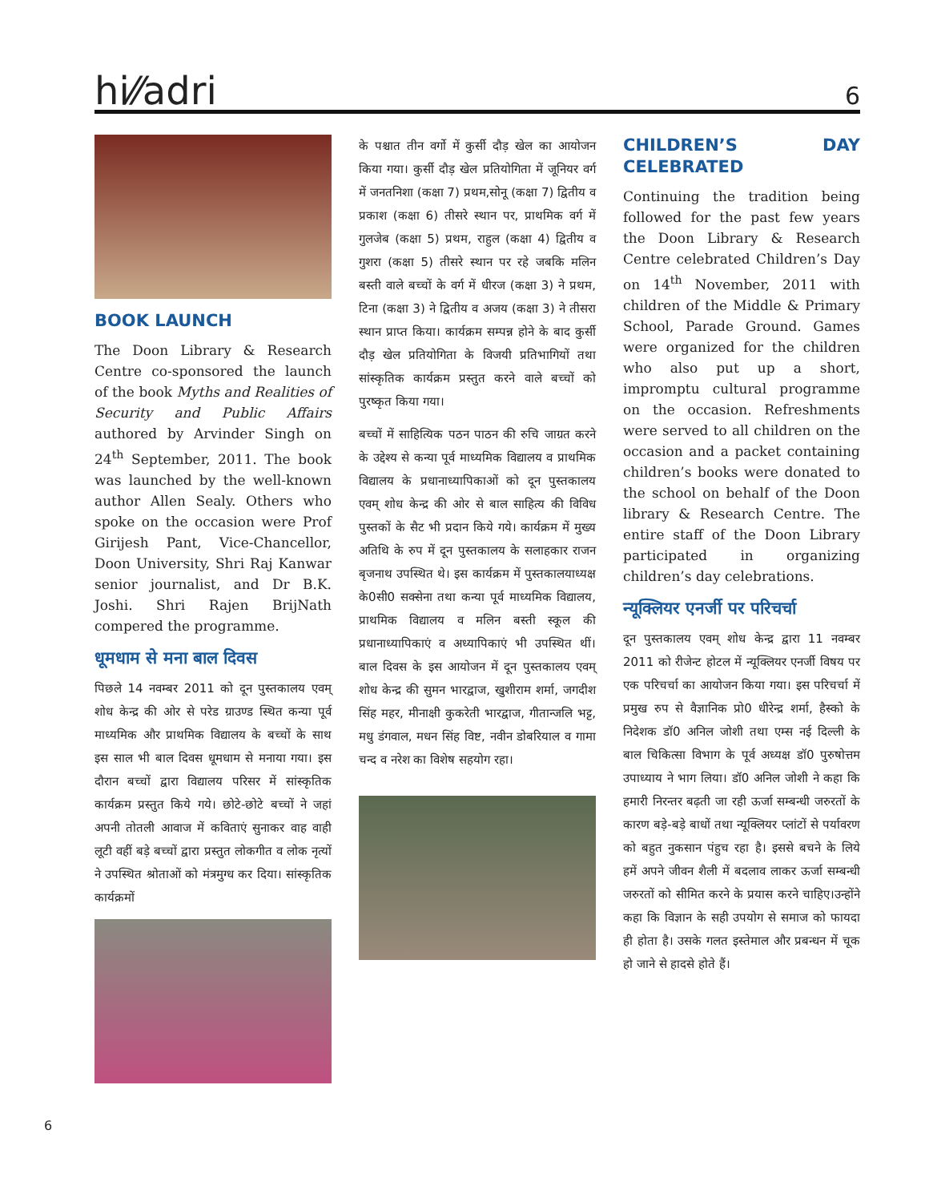hi⁄⁄adri 6
BOOK LAUNCH
The Doon Library & Research Centre co-sponsored the launch of the book Myths and Realities of Security and Public Affairs authored by Arvinder Singh on 24<sup>th</sup> September, 2011. The book was launched by the well-known author Allen Sealy. Others who spoke on the occasion were Prof Girijesh Pant, Vice-Chancellor, Doon University, Shri Raj Kanwar senior journalist, and Dr B.K. Joshi. Shri Rajen BrijNath compered the programme.
धूमधाम से मना बाल दिवस
पिछले 14 नवम्बर 2011 को दून पुस्तकालय एवम् शोध केन्द्र की ओर से परेड ग्राउण्ड स्थित कन्या पूर्व माध्यमिक और प्राथमिक विद्यालय के बच्चों के साथ इस साल भी बाल दिवस धूमधाम से मनाया गया। इस दौरान बच्चों द्वारा विद्यालय परिसर में सांस्कृतिक कार्यक्रम प्रस्तुत किये गये। छोटे-छोटे बच्चों ने जहां अपनी तोतली आवाज में कविताएं सुनाकर वाह वाही लूटी वहीं बड़े बच्चों द्वारा प्रस्तुत लोकगीत व लोक नृत्यों ने उपस्थित श्रोताओं को मंत्रमुग्ध कर दिया। सांस्कृतिक कार्यक्रमों
के पश्चात तीन वर्गो में कुर्सी दौड़ खेल का आयोजन किया गया। कुर्सी दौड़ खेल प्रतियोगिता में जूनियर वर्ग में जनतनिशा (कक्षा 7) प्रथम,सोनू (कक्षा 7) द्वितीय व प्रकाश (कक्षा 6) तीसरे स्थान पर, प्राथमिक वर्ग में गुलजेब (कक्षा 5) प्रथम, राहुल (कक्षा 4) द्वितीय व गुशरा (कक्षा 5) तीसरे स्थान पर रहे जबकि मलिन बस्ती वाले बच्चों के वर्ग में धीरज (कक्षा 3) ने प्रथम, टिना (कक्षा 3) ने द्वितीय व अजय (कक्षा 3) ने तीसरा स्थान प्राप्त किया। कार्यक्रम सम्पन्न होने के बाद कुर्सी दौड़ खेल प्रतियोगिता के विजयी प्रतिभागियों तथा सांस्कृतिक कार्यक्रम प्रस्तुत करने वाले बच्चों को पुरष्कृत किया गया।
बच्चों में साहित्यिक पठन पाठन की रुचि जाग्रत करने के उद्देश्य से कन्या पूर्व माध्यमिक विद्यालय व प्राथमिक विद्यालय के प्रधानाध्यापिकाओं को दून पुस्तकालय एवम् शोध केन्द्र की ओर से बाल साहित्य की विविध पुस्तकों के सैट भी प्रदान किये गये। कार्यक्रम में मुख्य अतिथि के रुप में दून पुस्तकालय के सलाहकार राजन बृजनाथ उपस्थित थे। इस कार्यक्रम में पुस्तकालयाध्यक्ष के0सी0 सक्सेना तथा कन्या पूर्व माध्यमिक विद्यालय, प्राथमिक विद्यालय व मलिन बस्ती स्कूल की प्रधानाध्यापिकाएं व अध्यापिकाएं भी उपस्थित थीं। बाल दिवस के इस आयोजन में दून पुस्तकालय एवम् शोध केन्द्र की सुमन भारद्वाज, खुशीराम शर्मा, जगदीश सिंह महर, मीनाक्षी कुकरेती भारद्वाज, गीतान्जलि भट्ट, मधु डंगवाल, मधन सिंह विष्ट, नवीन डोबरियाल व गामा चन्द व नरेश का विशेष सहयोग रहा।
CHILDREN’S DAY CELEBRATED
Continuing the tradition being followed for the past few years the Doon Library & Research Centre celebrated Children’s Day on 14<sup>th</sup> November, 2011 with children of the Middle & Primary School, Parade Ground. Games were organized for the children who also put up a short, impromptu cultural programme on the occasion. Refreshments were served to all children on the occasion and a packet containing children’s books were donated to the school on behalf of the Doon library & Research Centre. The entire staff of the Doon Library participated in organizing children’s day celebrations.
न्यूक्लियर एनर्जी पर परिचर्चा
दून पुस्तकालय एवम् शोध केन्द्र द्वारा 11 नवम्बर 2011 को रीजेन्ट होटल में न्यूक्लियर एनर्जी विषय पर एक परिचर्चा का आयोजन किया गया। इस परिचर्चा में प्रमुख रुप से वैज्ञानिक प्रो0 धीरेन्द्र शर्मा, हैस्को के निदेशक डॉ0 अनिल जोशी तथा एम्स नई दिल्ली के बाल चिकित्सा विभाग के पूर्व अध्यक्ष डॉ0 पुरुषोत्तम उपाध्याय ने भाग लिया। डॉ0 अनिल जोशी ने कहा कि हमारी निरन्तर बढ़ती जा रही ऊर्जा सम्बन्धी जरुरतों के कारण बड़े-बड़े बाधों तथा न्यूक्लियर प्लांटों से पर्यावरण को बहुत नुकसान पंहुच रहा है। इससे बचने के लिये हमें अपने जीवन शैली में बदलाव लाकर ऊर्जा सम्बन्धी जरुरतों को सीमित करने के प्रयास करने चाहिए।उन्होंने कहा कि विज्ञान के सही उपयोग से समाज को फायदा ही होता है। उसके गलत इस्तेमाल और प्रबन्धन में चूक हो जाने से हादसे होते हैं।
6